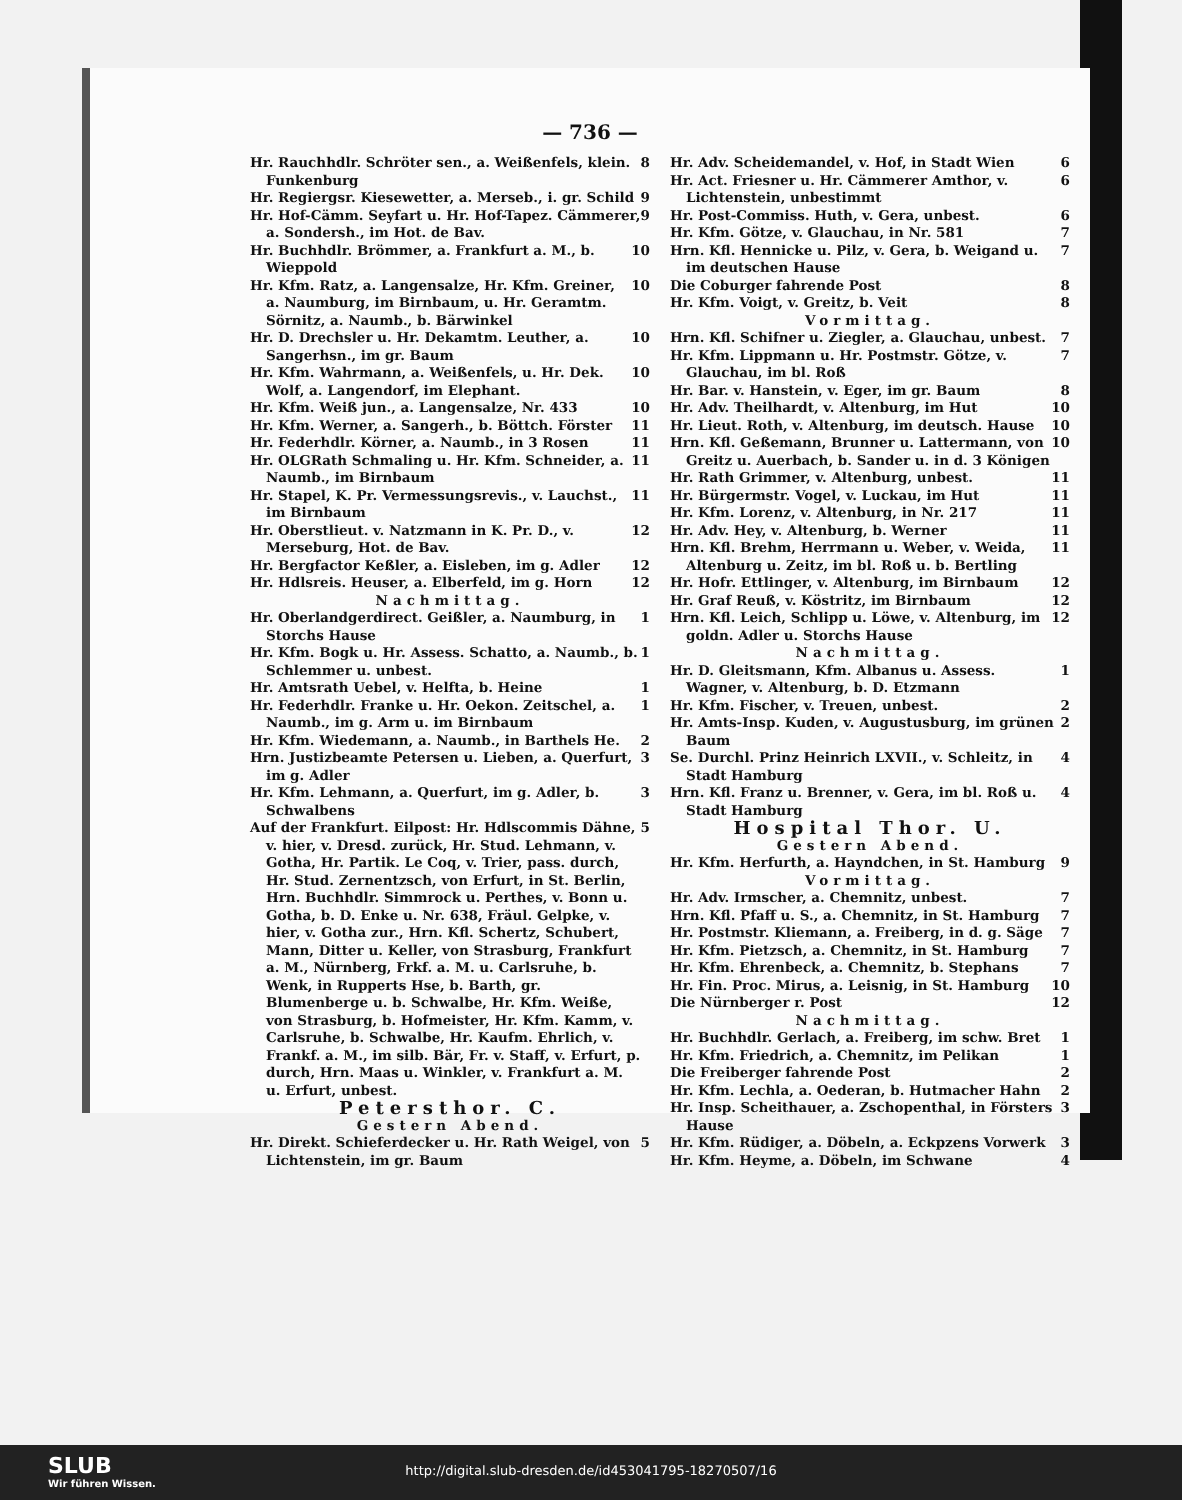— 736 —
Hr. Rauchhdlr. Schröter sen., a. Weißenfels, klein. Funkenburg 8
Hr. Regiergsr. Kiesewetter, a. Merseb., i. gr. Schild 9
Hr. Hof-Cämm. Seyfart u. Hr. Hof-Tapez. Cämmerer, a. Sondersh., im Hot. de Bav. 9
Hr. Buchhdlr. Brömmer, a. Frankfurt a. M., b. Wieppold 10
Hr. Kfm. Ratz, a. Langensalze, Hr. Kfm. Greiner, a. Naumburg, im Birnbaum, u. Hr. Geramtm. Sörnitz, a. Naumb., b. Bärwinkel 10
Hr. D. Drechsler u. Hr. Dekamtm. Leuther, a. Sangerhsn., im gr. Baum 10
Hr. Kfm. Wahrmann, a. Weißenfels, u. Hr. Dek. Wolf, a. Langendorf, im Elephant. 10
Hr. Kfm. Weiß jun., a. Langensalze, Nr. 433 10
Hr. Kfm. Werner, a. Sangerh., b. Böttch. Förster 11
Hr. Federhdlr. Körner, a. Naumb., in 3 Rosen 11
Hr. OLGRath Schmaling u. Hr. Kfm. Schneider, a. Naumb., im Birnbaum 11
Hr. Stapel, K. Pr. Vermessungsrevis., v. Lauchst., im Birnbaum 11
Hr. Oberstlieut. v. Natzmann in K. Pr. D., v. Merseburg, Hot. de Bav. 12
Hr. Bergfactor Keßler, a. Eisleben, im g. Adler 12
Hr. Hdlsreis. Heuser, a. Elberfeld, im g. Horn 12
Nachmittag.
Hr. Oberlandgerdirect. Geißler, a. Naumburg, in Storchs Hause 1
Hr. Kfm. Bogk u. Hr. Assess. Schatto, a. Naumb., b. Schlemmer u. unbest. 1
Hr. Amtsrath Uebel, v. Helfta, b. Heine 1
Hr. Federhdlr. Franke u. Hr. Oekon. Zeitschel, a. Naumb., im g. Arm u. im Birnbaum 1
Hr. Kfm. Wiedemann, a. Naumb., in Barthels He. 2
Hrn. Justizbeamte Petersen u. Lieben, a. Querfurt, im g. Adler 3
Hr. Kfm. Lehmann, a. Querfurt, im g. Adler, b. Schwalbens 3
Auf der Frankfurt. Eilpost: Hr. Hdlscommis Dähne, v. hier, v. Dresd. zurück, Hr. Stud. Lehmann, v. Gotha, Hr. Partik. Le Coq, v. Trier, pass. durch, Hr. Stud. Zernentzsch, von Erfurt, in St. Berlin, Hrn. Buchhdlr. Simmrock u. Perthes, v. Bonn u. Gotha, b. D. Enke u. Nr. 638, Fräul. Gelpke, v. hier, v. Gotha zur., Hrn. Kfl. Schertz, Schubert, Mann, Ditter u. Keller, von Strasburg, Frankfurt a. M., Nürnberg, Frkf. a. M. u. Carlsruhe, b. Wenk, in Rupperts Hse, b. Barth, gr. Blumenberge u. b. Schwalbe, Hr. Kfm. Weiße, von Strasburg, b. Hofmeister, Hr. Kfm. Kamm, v. Carlsruhe, b. Schwalbe, Hr. Kaufm. Ehrlich, v. Frankf. a. M., im silb. Bär, Fr. v. Staff, v. Erfurt, p. durch, Hrn. Maas u. Winkler, v. Frankfurt a. M. u. Erfurt, unbest. 5
Petersthor. C.
Gestern Abend.
Hr. Direkt. Schieferdecker u. Hr. Rath Weigel, von Lichtenstein, im gr. Baum 5
Hr. Adv. Scheidemandel, v. Hof, in Stadt Wien 6
Hr. Act. Friesner u. Hr. Cämmerer Amthor, v. Lichtenstein, unbestimmt 6
Hr. Post-Commiss. Huth, v. Gera, unbest. 6
Hr. Kfm. Götze, v. Glauchau, in Nr. 581 7
Hrn. Kfl. Hennicke u. Pilz, v. Gera, b. Weigand u. im deutschen Hause 7
Die Coburger fahrende Post 8
Hr. Kfm. Voigt, v. Greitz, b. Veit 8
Vormittag.
Hrn. Kfl. Schifner u. Ziegler, a. Glauchau, unbest. 7
Hr. Kfm. Lippmann u. Hr. Postmstr. Götze, v. Glauchau, im bl. Roß 7
Hr. Bar. v. Hanstein, v. Eger, im gr. Baum 8
Hr. Adv. Theilhardt, v. Altenburg, im Hut 10
Hr. Lieut. Roth, v. Altenburg, im deutsch. Hause 10
Hrn. Kfl. Geßemann, Brunner u. Lattermann, von Greitz u. Auerbach, b. Sander u. in d. 3 Königen 10
Hr. Rath Grimmer, v. Altenburg, unbest. 11
Hr. Bürgermstr. Vogel, v. Luckau, im Hut 11
Hr. Kfm. Lorenz, v. Altenburg, in Nr. 217 11
Hr. Adv. Hey, v. Altenburg, b. Werner 11
Hrn. Kfl. Brehm, Herrmann u. Weber, v. Weida, Altenburg u. Zeitz, im bl. Roß u. b. Bertling 11
Hr. Hofr. Ettlinger, v. Altenburg, im Birnbaum 12
Hr. Graf Reuß, v. Köstritz, im Birnbaum 12
Hrn. Kfl. Leich, Schlipp u. Löwe, v. Altenburg, im goldn. Adler u. Storchs Hause 12
Nachmittag.
Hr. D. Gleitsmann, Kfm. Albanus u. Assess. Wagner, v. Altenburg, b. D. Etzmann 1
Hr. Kfm. Fischer, v. Treuen, unbest. 2
Hr. Amts-Insp. Kuden, v. Augustusburg, im grünen Baum 2
Se. Durchl. Prinz Heinrich LXVII., v. Schleitz, in Stadt Hamburg 4
Hrn. Kfl. Franz u. Brenner, v. Gera, im bl. Roß u. Stadt Hamburg 4
Hospital Thor. U.
Gestern Abend.
Hr. Kfm. Herfurth, a. Hayndchen, in St. Hamburg 9
Vormittag.
Hr. Adv. Irmscher, a. Chemnitz, unbest. 7
Hrn. Kfl. Pfaff u. S., a. Chemnitz, in St. Hamburg 7
Hr. Postmstr. Kliemann, a. Freiberg, in d. g. Säge 7
Hr. Kfm. Pietzsch, a. Chemnitz, in St. Hamburg 7
Hr. Kfm. Ehrenbeck, a. Chemnitz, b. Stephans 7
Hr. Fin. Proc. Mirus, a. Leisnig, in St. Hamburg 10
Die Nürnberger r. Post 12
Nachmittag.
Hr. Buchhdlr. Gerlach, a. Freiberg, im schw. Bret 1
Hr. Kfm. Friedrich, a. Chemnitz, im Pelikan 1
Die Freiberger fahrende Post 2
Hr. Kfm. Lechla, a. Oederan, b. Hutmacher Hahn 2
Hr. Insp. Scheithauer, a. Zschopenthal, in Försters Hause 3
Hr. Kfm. Rüdiger, a. Döbeln, a. Eckpzens Vorwerk 3
Hr. Kfm. Heyme, a. Döbeln, im Schwane 4
SLUB
Wir führen Wissen.
http://digital.slub-dresden.de/id453041795-18270507/16